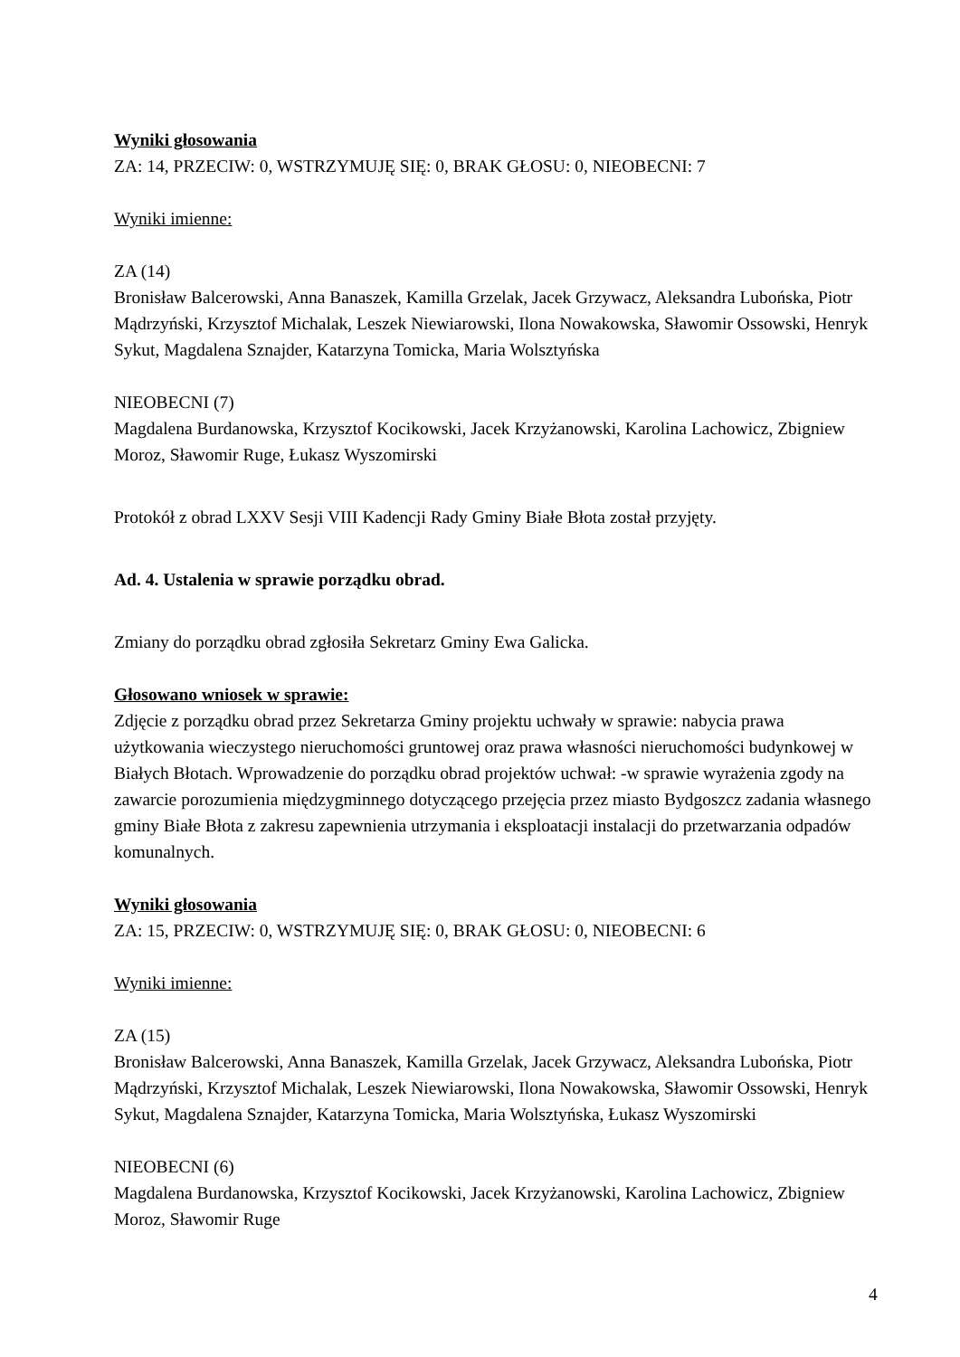Wyniki głosowania
ZA: 14, PRZECIW: 0, WSTRZYMUJĘ SIĘ: 0, BRAK GŁOSU: 0, NIEOBECNI: 7
Wyniki imienne:
ZA (14)
Bronisław Balcerowski, Anna Banaszek, Kamilla Grzelak, Jacek Grzywacz, Aleksandra Lubońska, Piotr Mądrzyński, Krzysztof Michalak, Leszek Niewiarowski, Ilona Nowakowska, Sławomir Ossowski, Henryk Sykut, Magdalena Sznajder, Katarzyna Tomicka, Maria Wolsztyńska
NIEOBECNI (7)
Magdalena Burdanowska, Krzysztof Kocikowski, Jacek Krzyżanowski, Karolina Lachowicz, Zbigniew Moroz, Sławomir Ruge, Łukasz Wyszomirski
Protokół z obrad LXXV Sesji VIII Kadencji Rady Gminy Białe Błota został przyjęty.
Ad. 4. Ustalenia w sprawie porządku obrad.
Zmiany do porządku obrad zgłosiła Sekretarz Gminy Ewa Galicka.
Głosowano wniosek w sprawie:
Zdjęcie z porządku obrad przez Sekretarza Gminy projektu uchwały w sprawie: nabycia prawa użytkowania wieczystego nieruchomości gruntowej oraz prawa własności nieruchomości budynkowej w Białych Błotach. Wprowadzenie do porządku obrad projektów uchwał: -w sprawie wyrażenia zgody na zawarcie porozumienia międzygminnego dotyczącego przejęcia przez miasto Bydgoszcz zadania własnego gminy Białe Błota z zakresu zapewnienia utrzymania i eksploatacji instalacji do przetwarzania odpadów komunalnych.
Wyniki głosowania
ZA: 15, PRZECIW: 0, WSTRZYMUJĘ SIĘ: 0, BRAK GŁOSU: 0, NIEOBECNI: 6
Wyniki imienne:
ZA (15)
Bronisław Balcerowski, Anna Banaszek, Kamilla Grzelak, Jacek Grzywacz, Aleksandra Lubońska, Piotr Mądrzyński, Krzysztof Michalak, Leszek Niewiarowski, Ilona Nowakowska, Sławomir Ossowski, Henryk Sykut, Magdalena Sznajder, Katarzyna Tomicka, Maria Wolsztyńska, Łukasz Wyszomirski
NIEOBECNI (6)
Magdalena Burdanowska, Krzysztof Kocikowski, Jacek Krzyżanowski, Karolina Lachowicz, Zbigniew Moroz, Sławomir Ruge
4